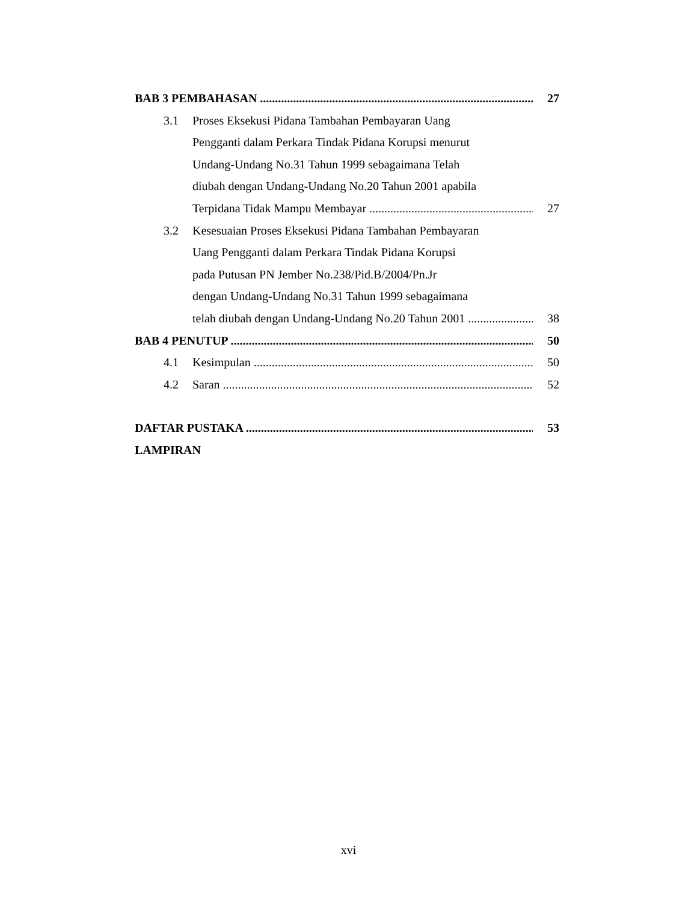BAB 3 PEMBAHASAN 27
3.1 Proses Eksekusi Pidana Tambahan Pembayaran Uang
Pengganti dalam Perkara Tindak Pidana Korupsi menurut
Undang-Undang No.31 Tahun 1999 sebagaimana Telah
diubah dengan Undang-Undang No.20 Tahun 2001 apabila
Terpidana Tidak Mampu Membayar 27
3.2 Kesesuaian Proses Eksekusi Pidana Tambahan Pembayaran
Uang Pengganti dalam Perkara Tindak Pidana Korupsi
pada Putusan PN Jember No.238/Pid.B/2004/Pn.Jr
dengan Undang-Undang No.31 Tahun 1999 sebagaimana
telah diubah dengan Undang-Undang No.20 Tahun 2001 38
BAB 4 PENUTUP 50
4.1 Kesimpulan 50
4.2 Saran 52
DAFTAR PUSTAKA 53
LAMPIRAN
xvi